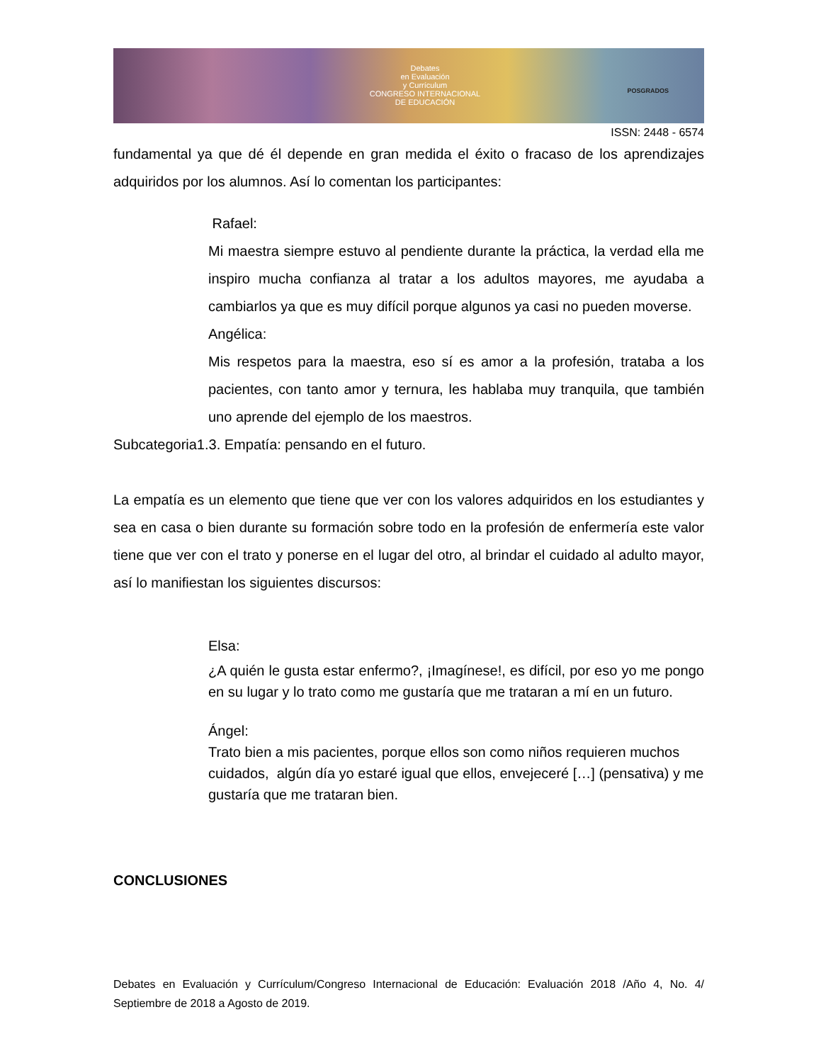Debates
en Evaluación
y Currículum
CONGRESO INTERNACIONAL
DE EDUCACIÓN
POSGRADOS
ISSN: 2448 - 6574
fundamental ya que dé él depende en gran medida el éxito o fracaso de los aprendizajes adquiridos por los alumnos. Así lo comentan los participantes:
Rafael:
Mi maestra siempre estuvo al pendiente durante la práctica, la verdad ella me inspiro mucha confianza al tratar a los adultos mayores, me ayudaba a cambiarlos ya que es muy difícil porque algunos ya casi no pueden moverse.
Angélica:
Mis respetos para la maestra, eso sí es amor a la profesión, trataba a los pacientes, con tanto amor y ternura, les hablaba muy tranquila, que también uno aprende del ejemplo de los maestros.
Subcategoria1.3. Empatía: pensando en el futuro.
La empatía es un elemento que tiene que ver con los valores adquiridos en los estudiantes y sea en casa o bien durante su formación sobre todo en la profesión de enfermería este valor tiene que ver con el trato y ponerse en el lugar del otro, al brindar el cuidado al adulto mayor, así lo manifiestan los siguientes discursos:
Elsa:
¿A quién le gusta estar enfermo?, ¡Imagínese!, es difícil, por eso yo me pongo en su lugar y lo trato como me gustaría que me trataran a mí en un futuro.
Ángel:
Trato bien a mis pacientes, porque ellos son como niños requieren muchos cuidados, algún día yo estaré igual que ellos, envejeceré […] (pensativa) y me gustaría que me trataran bien.
CONCLUSIONES
Debates en Evaluación y Currículum/Congreso Internacional de Educación: Evaluación 2018 /Año 4, No. 4/ Septiembre de 2018 a Agosto de 2019.